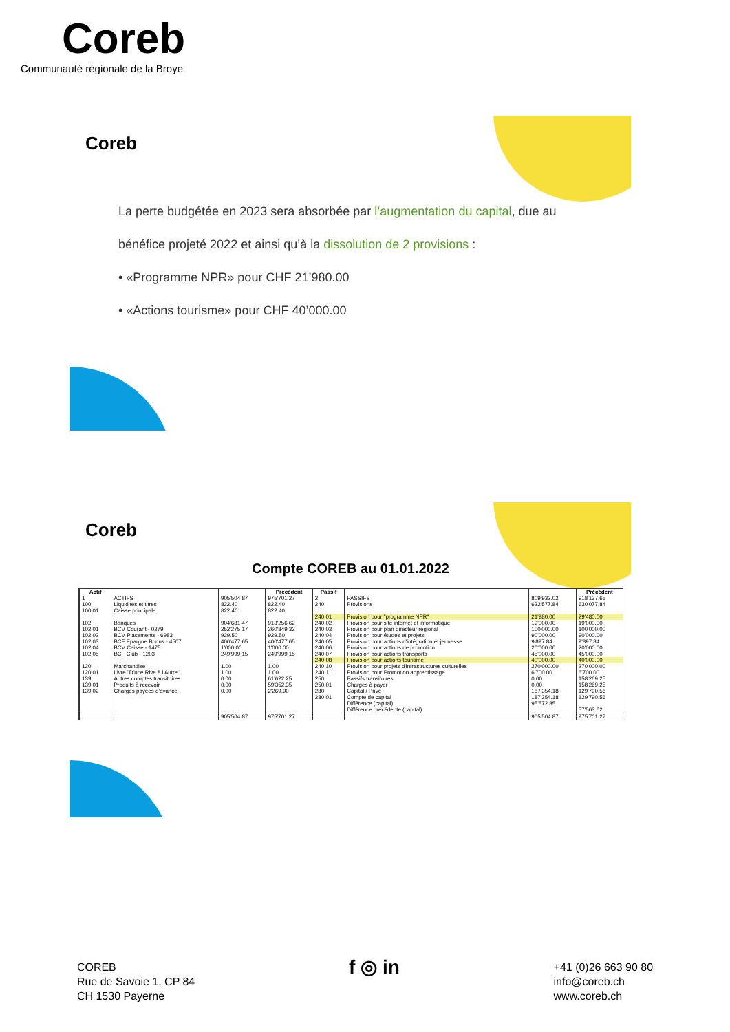Coreb
Communauté régionale de la Broye
Coreb
La perte budgétée en 2023 sera absorbée par l’augmentation du capital, due au bénéfice projeté 2022 et ainsi qu’à la dissolution de 2 provisions :
• «Programme NPR» pour CHF 21’980.00
• «Actions tourisme» pour CHF 40’000.00
Coreb
Compte COREB au 01.01.2022
| Actif | | | Précédent | Passif | | | Précédent |
| --- | --- | --- | --- | --- | --- | --- | --- |
| 1 | ACTIFS | 905'504.87 | 975'701.27 | 2 | PASSIFS | 809'932.02 | 918'137.65 |
| 100 100.01 | Liquidités et titres Caisse principale | 822.40 822.40 | 822.40 822.40 | 240 | Provisions | 622'577.84 | 630'077.84 |
| | | | | 240.01 | Provision pour "programme NPR" | 21'980.00 | 29'480.00 |
| 102 102.01 102.02 102.03 102.04 102.05 | Banques BCV Courant - 0279 BCV Placements - 6983 BCF Epargne Bonus - 4507 BCV Caisse - 1475 BCF Club - 1203 | 904'681.47 252'275.17 929.50 400'477.65 1'000.00 249'999.15 | 913'256.62 260'849.32 929.50 400'477.65 1'000.00 249'999.15 | 240.02 240.03 240.04 240.05 240.06 240.07 | Provision pour site internet et informatique Provision pour plan directeur régional Provision pour études et projets Provision pour actions d'intégration et jeunesse Provision pour actions de promotion Provision pour actions transports | 19'000.00 100'000.00 90'000.00 9'897.84 20'000.00 45'000.00 | 19'000.00 100'000.00 90'000.00 9'897.84 20'000.00 45'000.00 |
| | | | | 240.08 | Provision pour actions tourisme | 40'000.00 | 40'000.00 |
| 120 120.01 | Marchandise Livre "D'une Rive à l'Autre" | 1.00 1.00 | 1.00 1.00 | 240.10 240.11 | Provision pour projets d'infrastructures culturelles Provision pour Promotion apprentissage | 270'000.00 6'700.00 | 270'000.00 6'700.00 |
| 139 139.01 139.02 | Autres comptes transitoires Produits à recevoir Charges payées d'avance | 0.00 0.00 0.00 | 61'622.25 59'352.35 2'269.90 | 250 250.01 280 280.01 | Passifs transitoires Charges à payer Capital / Privé Compte de capital | 0.00 0.00 187'354.18 187'354.18 | 158'269.25 158'269.25 129'790.56 129'790.56 |
| | | | | | Différence (capital) Différence précédente (capital) | 95'572.85 | 57'563.62 |
| | | 905'504.87 | 975'701.27 | | | 905'504.87 | 975'701.27 |
COREB
Rue de Savoie 1, CP 84
CH 1530 Payerne
f ◎ in
+41 (0)26 663 90 80
info@coreb.ch
www.coreb.ch